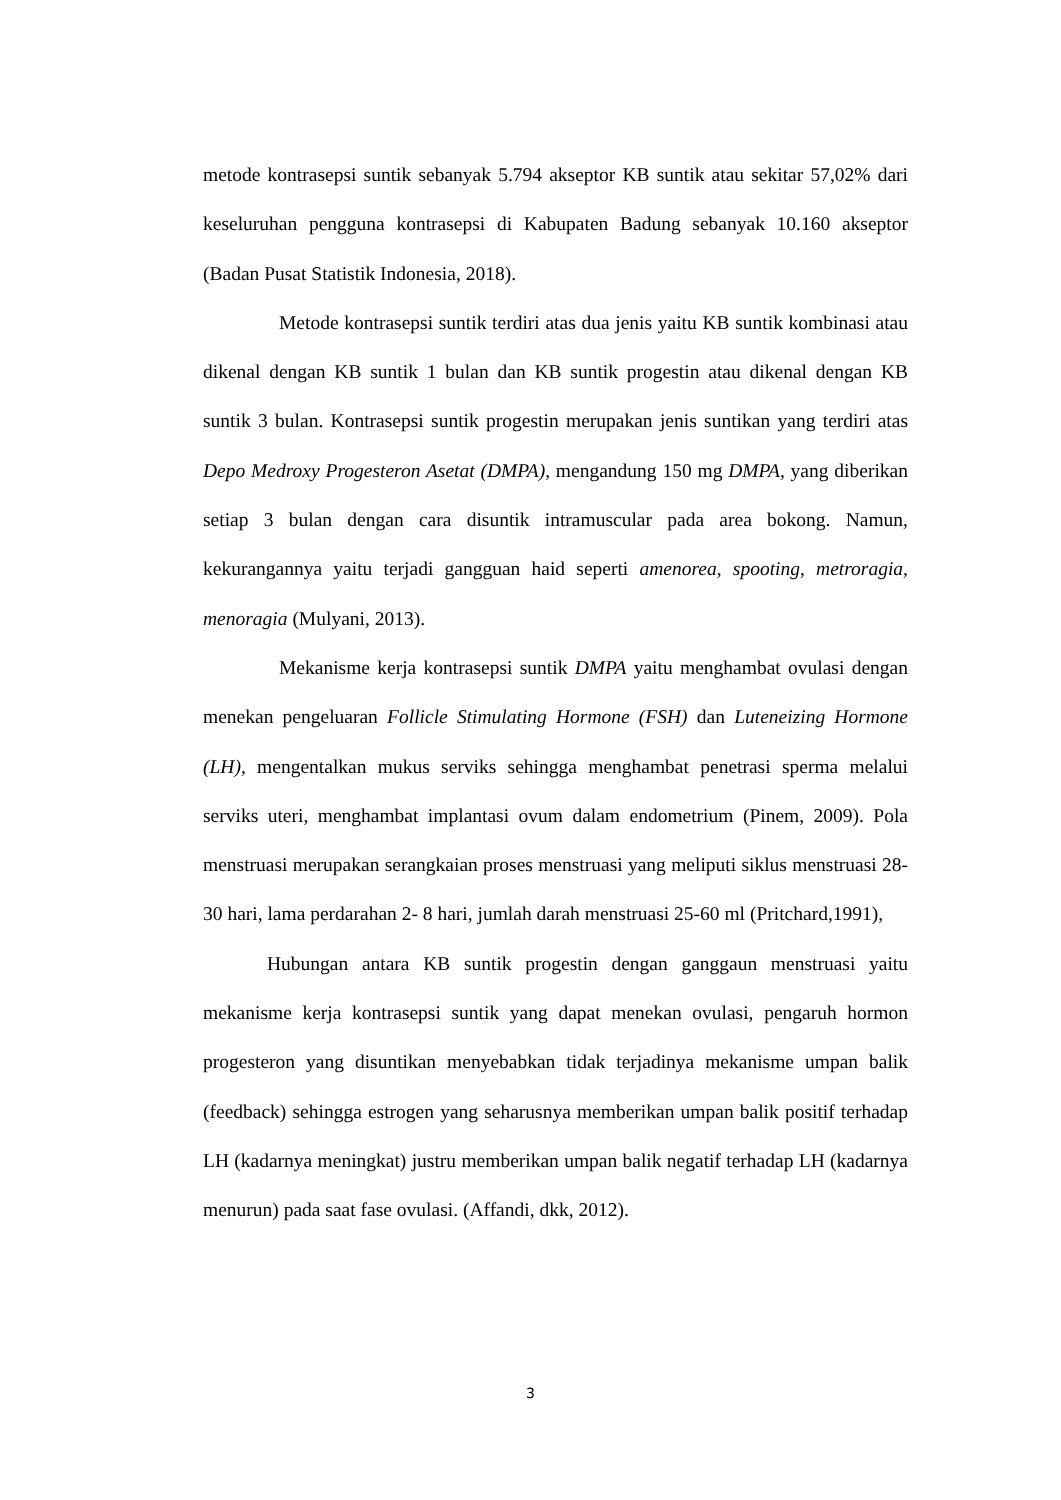metode kontrasepsi suntik sebanyak 5.794 akseptor KB suntik atau sekitar 57,02% dari keseluruhan pengguna kontrasepsi di Kabupaten Badung sebanyak 10.160 akseptor (Badan Pusat Statistik Indonesia, 2018).
Metode kontrasepsi suntik terdiri atas dua jenis yaitu KB suntik kombinasi atau dikenal dengan KB suntik 1 bulan dan KB suntik progestin atau dikenal dengan KB suntik 3 bulan. Kontrasepsi suntik progestin merupakan jenis suntikan yang terdiri atas Depo Medroxy Progesteron Asetat (DMPA), mengandung 150 mg DMPA, yang diberikan setiap 3 bulan dengan cara disuntik intramuscular pada area bokong. Namun, kekurangannya yaitu terjadi gangguan haid seperti amenorea, spooting, metroragia, menoragia (Mulyani, 2013).
Mekanisme kerja kontrasepsi suntik DMPA yaitu menghambat ovulasi dengan menekan pengeluaran Follicle Stimulating Hormone (FSH) dan Luteneizing Hormone (LH), mengentalkan mukus serviks sehingga menghambat penetrasi sperma melalui serviks uteri, menghambat implantasi ovum dalam endometrium (Pinem, 2009). Pola menstruasi merupakan serangkaian proses menstruasi yang meliputi siklus menstruasi 28-30 hari, lama perdarahan 2- 8 hari, jumlah darah menstruasi 25-60 ml (Pritchard,1991),
Hubungan antara KB suntik progestin dengan ganggaun menstruasi yaitu mekanisme kerja kontrasepsi suntik yang dapat menekan ovulasi, pengaruh hormon progesteron yang disuntikan menyebabkan tidak terjadinya mekanisme umpan balik (feedback) sehingga estrogen yang seharusnya memberikan umpan balik positif terhadap LH (kadarnya meningkat) justru memberikan umpan balik negatif terhadap LH (kadarnya menurun) pada saat fase ovulasi. (Affandi, dkk, 2012).
3